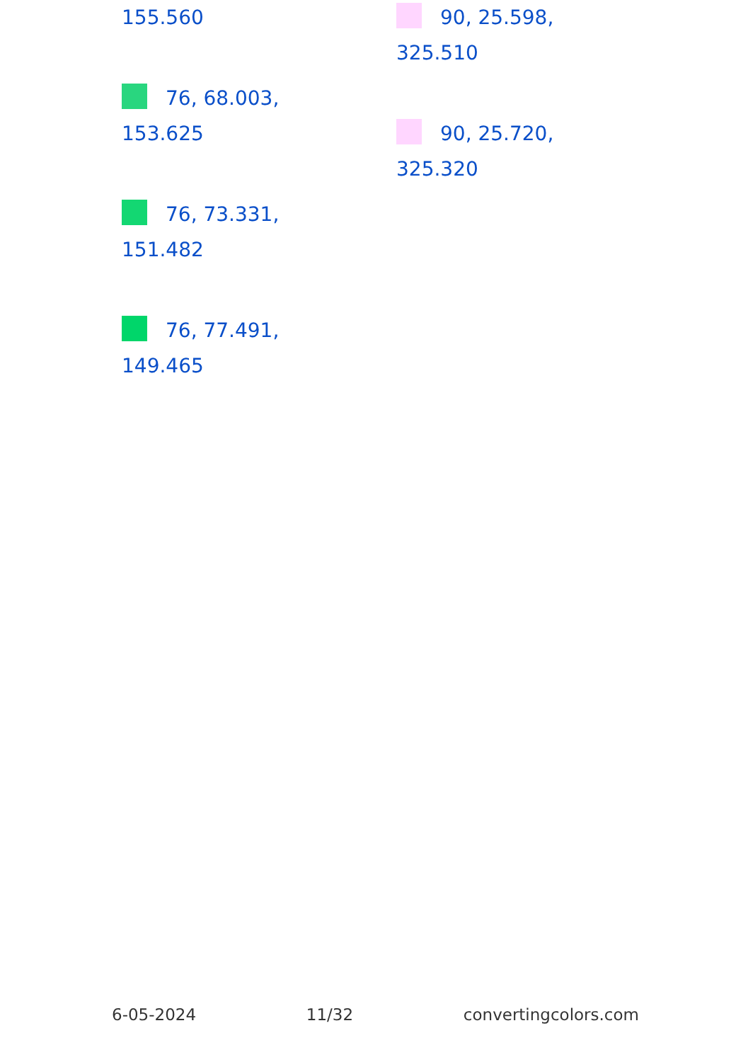155.560
76, 68.003,
153.625
76, 73.331,
151.482
76, 77.491,
149.465
90, 25.598,
325.510
90, 25.720,
325.320
6-05-2024 11/32 convertingcolors.com